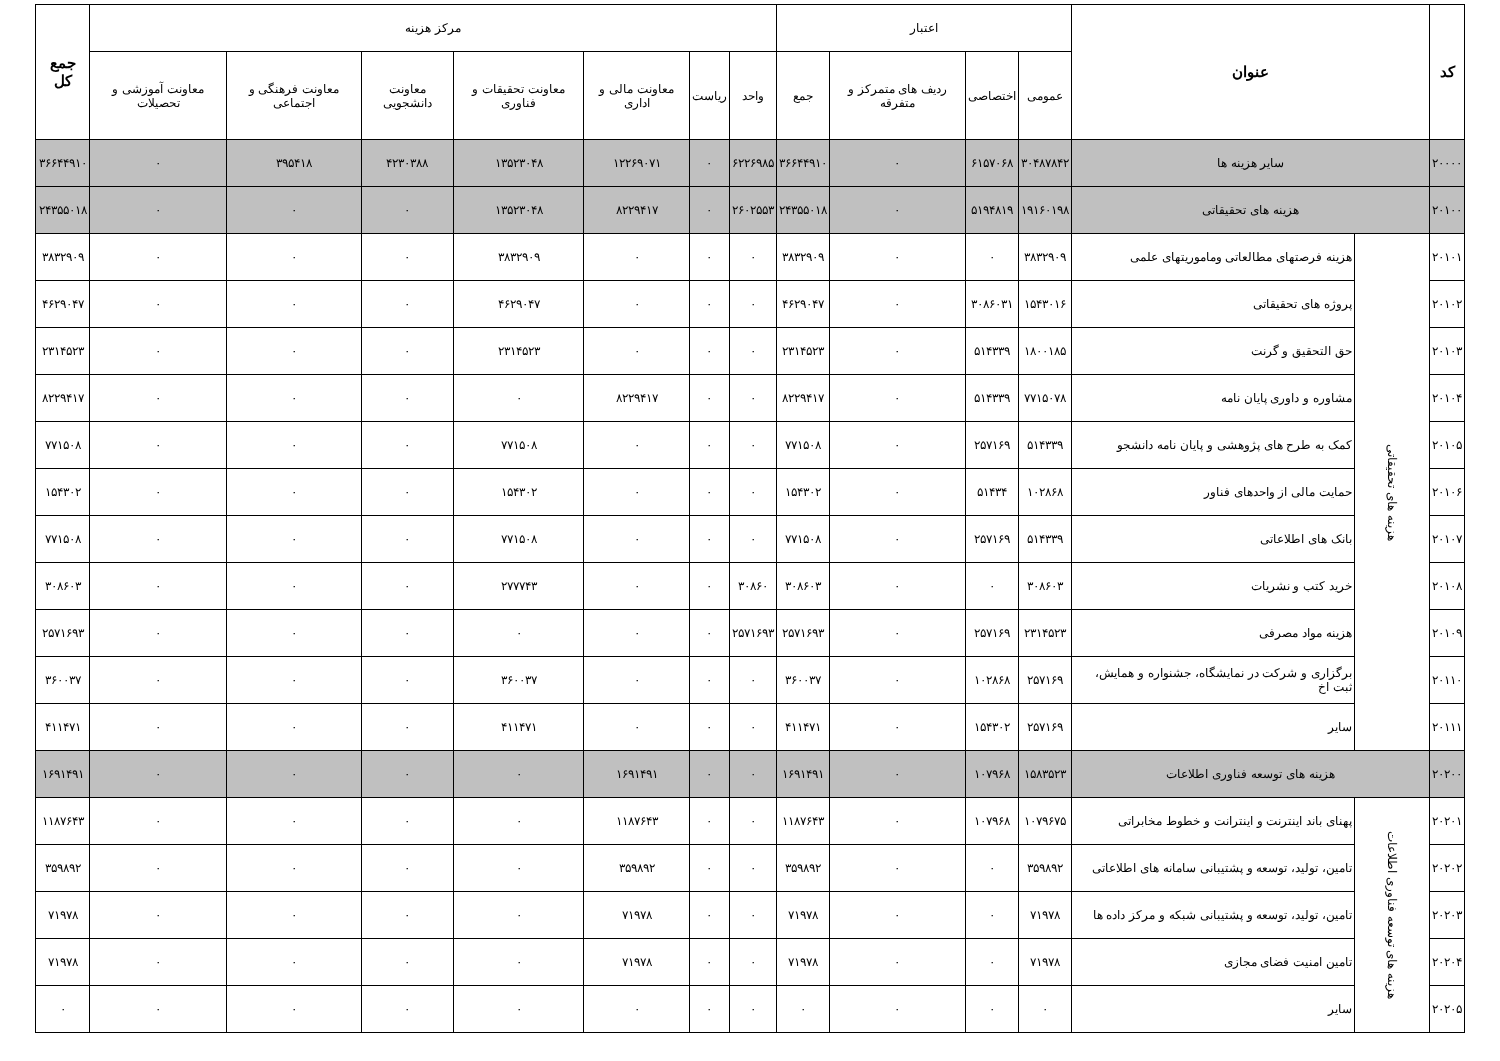| کد | عنوان | | اعتبار | | | | مرکز هزینه | | | | | | | جمع کل |
| --- | --- | --- | --- | --- | --- | --- | --- | --- | --- | --- | --- | --- | --- | --- |
| | | | عمومی | اختصاصی | ردیف های متمرکز و متفرقه | جمع | واحد | ریاست | معاونت مالی و اداری | معاونت تحقیقات و فناوری | معاونت دانشجویی | معاونت فرهنگی و اجتماعی | معاونت آموزشی و تحصیلات | |
| ۲۰۰۰۰ | سایر هزینه ها | | ۳۰۴۸۷۸۴۲ | ۶۱۵۷۰۶۸ | ۰ | ۳۶۶۴۴۹۱۰ | ۶۲۲۶۹۸۵ | ۰ | ۱۲۲۶۹۰۷۱ | ۱۳۵۲۳۰۴۸ | ۴۲۳۰۳۸۸ | ۳۹۵۴۱۸ | ۰ | ۳۶۶۴۴۹۱۰ |
| ۲۰۱۰۰ | هزینه های تحقیقاتی | | ۱۹۱۶۰۱۹۸ | ۵۱۹۴۸۱۹ | ۰ | ۲۴۳۵۵۰۱۸ | ۲۶۰۲۵۵۳ | ۰ | ۸۲۲۹۴۱۷ | ۱۳۵۲۳۰۴۸ | ۰ | ۰ | ۰ | ۲۴۳۵۵۰۱۸ |
| ۲۰۱۰۱ | هزینه های تحقیقاتی | هزینه فرصتهای مطالعاتی وماموریتهای علمی | ۳۸۳۲۹۰۹ | ۰ | ۰ | ۳۸۳۲۹۰۹ | ۰ | ۰ | ۰ | ۳۸۳۲۹۰۹ | ۰ | ۰ | ۰ | ۳۸۳۲۹۰۹ |
| ۲۰۱۰۲ | | پروژه های تحقیقاتی | ۱۵۴۳۰۱۶ | ۳۰۸۶۰۳۱ | ۰ | ۴۶۲۹۰۴۷ | ۰ | ۰ | ۰ | ۴۶۲۹۰۴۷ | ۰ | ۰ | ۰ | ۴۶۲۹۰۴۷ |
| ۲۰۱۰۳ | | حق التحقیق و گرنت | ۱۸۰۰۱۸۵ | ۵۱۴۳۳۹ | ۰ | ۲۳۱۴۵۲۳ | ۰ | ۰ | ۰ | ۲۳۱۴۵۲۳ | ۰ | ۰ | ۰ | ۲۳۱۴۵۲۳ |
| ۲۰۱۰۴ | | مشاوره و داوری پایان نامه | ۷۷۱۵۰۷۸ | ۵۱۴۳۳۹ | ۰ | ۸۲۲۹۴۱۷ | ۰ | ۰ | ۸۲۲۹۴۱۷ | ۰ | ۰ | ۰ | ۰ | ۸۲۲۹۴۱۷ |
| ۲۰۱۰۵ | | کمک به طرح های پژوهشی و پایان نامه دانشجو | ۵۱۴۳۳۹ | ۲۵۷۱۶۹ | ۰ | ۷۷۱۵۰۸ | ۰ | ۰ | ۰ | ۷۷۱۵۰۸ | ۰ | ۰ | ۰ | ۷۷۱۵۰۸ |
| ۲۰۱۰۶ | | حمایت مالی از واحدهای فناور | ۱۰۲۸۶۸ | ۵۱۴۳۴ | ۰ | ۱۵۴۳۰۲ | ۰ | ۰ | ۰ | ۱۵۴۳۰۲ | ۰ | ۰ | ۰ | ۱۵۴۳۰۲ |
| ۲۰۱۰۷ | | بانک های اطلاعاتی | ۵۱۴۳۳۹ | ۲۵۷۱۶۹ | ۰ | ۷۷۱۵۰۸ | ۰ | ۰ | ۰ | ۷۷۱۵۰۸ | ۰ | ۰ | ۰ | ۷۷۱۵۰۸ |
| ۲۰۱۰۸ | | خرید کتب و نشریات | ۳۰۸۶۰۳ | ۰ | ۰ | ۳۰۸۶۰۳ | ۳۰۸۶۰ | ۰ | ۰ | ۲۷۷۷۴۳ | ۰ | ۰ | ۰ | ۳۰۸۶۰۳ |
| ۲۰۱۰۹ | | هزینه مواد مصرفی | ۲۳۱۴۵۲۳ | ۲۵۷۱۶۹ | ۰ | ۲۵۷۱۶۹۳ | ۲۵۷۱۶۹۳ | ۰ | ۰ | ۰ | ۰ | ۰ | ۰ | ۲۵۷۱۶۹۳ |
| ۲۰۱۱۰ | | برگزاری و شرکت در نمایشگاه، جشنواره و همایش، ثبت اخ | ۲۵۷۱۶۹ | ۱۰۲۸۶۸ | ۰ | ۳۶۰۰۳۷ | ۰ | ۰ | ۰ | ۳۶۰۰۳۷ | ۰ | ۰ | ۰ | ۳۶۰۰۳۷ |
| ۲۰۱۱۱ | | سایر | ۲۵۷۱۶۹ | ۱۵۴۳۰۲ | ۰ | ۴۱۱۴۷۱ | ۰ | ۰ | ۰ | ۴۱۱۴۷۱ | ۰ | ۰ | ۰ | ۴۱۱۴۷۱ |
| ۲۰۲۰۰ | هزینه های توسعه فناوری اطلاعات | | ۱۵۸۳۵۲۳ | ۱۰۷۹۶۸ | ۰ | ۱۶۹۱۴۹۱ | ۰ | ۰ | ۱۶۹۱۴۹۱ | ۰ | ۰ | ۰ | ۰ | ۱۶۹۱۴۹۱ |
| ۲۰۲۰۱ | هزینه های توسعه فناوری اطلاعات | پهنای باند اینترنت و اینترانت و خطوط مخابراتی | ۱۰۷۹۶۷۵ | ۱۰۷۹۶۸ | ۰ | ۱۱۸۷۶۴۳ | ۰ | ۰ | ۱۱۸۷۶۴۳ | ۰ | ۰ | ۰ | ۰ | ۱۱۸۷۶۴۳ |
| ۲۰۲۰۲ | | تامین، تولید، توسعه و پشتیبانی سامانه های اطلاعاتی | ۳۵۹۸۹۲ | ۰ | ۰ | ۳۵۹۸۹۲ | ۰ | ۰ | ۳۵۹۸۹۲ | ۰ | ۰ | ۰ | ۰ | ۳۵۹۸۹۲ |
| ۲۰۲۰۳ | | تامین، تولید، توسعه و پشتیبانی شبکه و مرکز داده ها | ۷۱۹۷۸ | ۰ | ۰ | ۷۱۹۷۸ | ۰ | ۰ | ۷۱۹۷۸ | ۰ | ۰ | ۰ | ۰ | ۷۱۹۷۸ |
| ۲۰۲۰۴ | | تامین امنیت فضای مجازی | ۷۱۹۷۸ | ۰ | ۰ | ۷۱۹۷۸ | ۰ | ۰ | ۷۱۹۷۸ | ۰ | ۰ | ۰ | ۰ | ۷۱۹۷۸ |
| ۲۰۲۰۵ | | سایر | ۰ | ۰ | ۰ | ۰ | ۰ | ۰ | ۰ | ۰ | ۰ | ۰ | ۰ | ۰ |